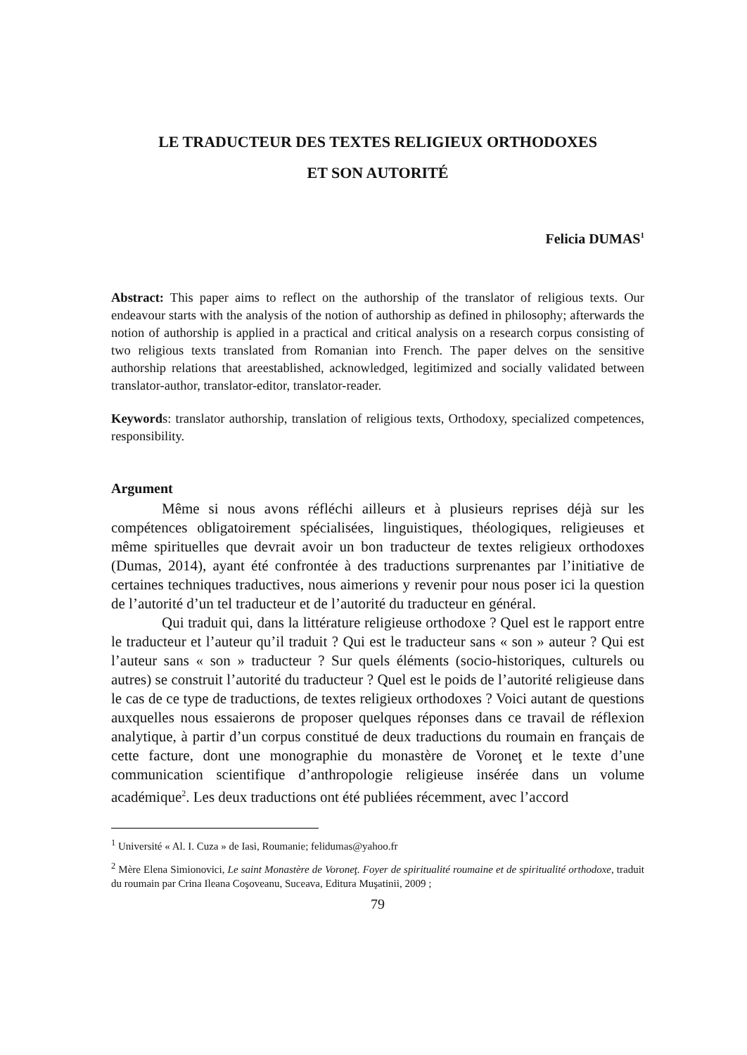LE TRADUCTEUR DES TEXTES RELIGIEUX ORTHODOXES
ET SON AUTORITÉ
Felicia DUMAS<sup>1</sup>
Abstract: This paper aims to reflect on the authorship of the translator of religious texts. Our endeavour starts with the analysis of the notion of authorship as defined in philosophy; afterwards the notion of authorship is applied in a practical and critical analysis on a research corpus consisting of two religious texts translated from Romanian into French. The paper delves on the sensitive authorship relations that areestablished, acknowledged, legitimized and socially validated between translator-author, translator-editor, translator-reader.
Keywords: translator authorship, translation of religious texts, Orthodoxy, specialized competences, responsibility.
Argument
Même si nous avons réfléchi ailleurs et à plusieurs reprises déjà sur les compétences obligatoirement spécialisées, linguistiques, théologiques, religieuses et même spirituelles que devrait avoir un bon traducteur de textes religieux orthodoxes (Dumas, 2014), ayant été confrontée à des traductions surprenantes par l’initiative de certaines techniques traductives, nous aimerions y revenir pour nous poser ici la question de l’autorité d’un tel traducteur et de l’autorité du traducteur en général.
Qui traduit qui, dans la littérature religieuse orthodoxe ? Quel est le rapport entre le traducteur et l’auteur qu’il traduit ? Qui est le traducteur sans « son » auteur ? Qui est l’auteur sans « son » traducteur ? Sur quels éléments (socio-historiques, culturels ou autres) se construit l’autorité du traducteur ? Quel est le poids de l’autorité religieuse dans le cas de ce type de traductions, de textes religieux orthodoxes ? Voici autant de questions auxquelles nous essaierons de proposer quelques réponses dans ce travail de réflexion analytique, à partir d’un corpus constitué de deux traductions du roumain en français de cette facture, dont une monographie du monastère de Voroneţ et le texte d’une communication scientifique d’anthropologie religieuse insérée dans un volume académique<sup>2</sup>. Les deux traductions ont été publiées récemment, avec l’accord
<sup>1</sup> Université « Al. I. Cuza » de Iasi, Roumanie; felidumas@yahoo.fr
<sup>2</sup> Mère Elena Simionovici, Le saint Monastère de Voroneţ. Foyer de spiritualité roumaine et de spiritualité orthodoxe, traduit du roumain par Crina Ileana Coşoveanu, Suceava, Editura Muşatinii, 2009 ;
79